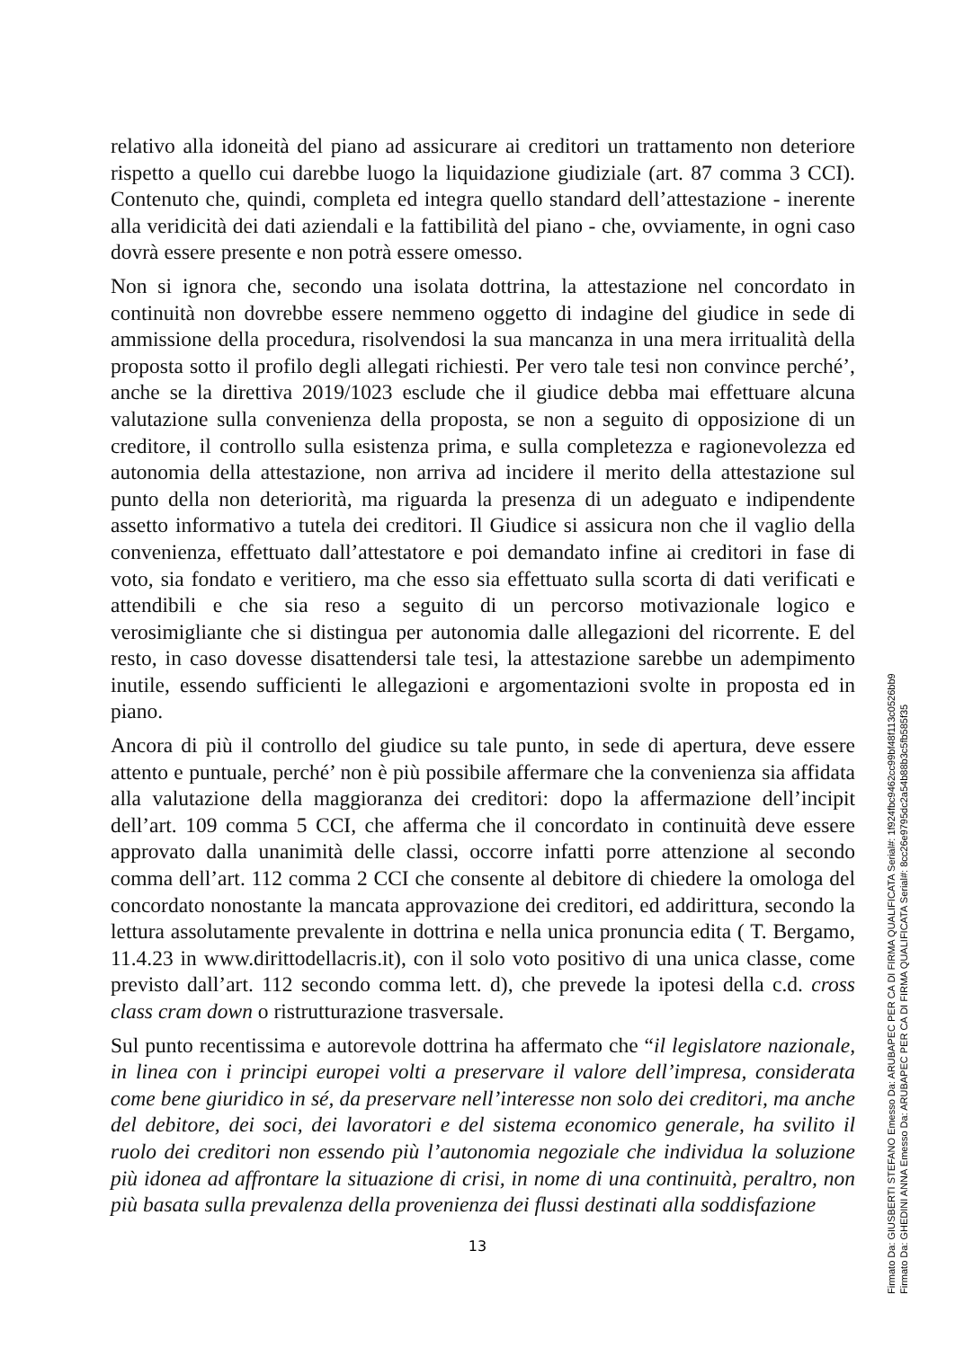relativo alla idoneità del piano ad assicurare ai creditori un trattamento non deteriore rispetto a quello cui darebbe luogo la liquidazione giudiziale (art. 87 comma 3 CCI). Contenuto che, quindi, completa ed integra quello standard dell’attestazione - inerente alla veridicità dei dati aziendali e la fattibilità del piano - che, ovviamente, in ogni caso dovrà essere presente e non potrà essere omesso.
Non si ignora che, secondo una isolata dottrina, la attestazione nel concordato in continuità non dovrebbe essere nemmeno oggetto di indagine del giudice in sede di ammissione della procedura, risolvendosi la sua mancanza in una mera irritualità della proposta sotto il profilo degli allegati richiesti. Per vero tale tesi non convince perché’, anche se la direttiva 2019/1023 esclude che il giudice debba mai effettuare alcuna valutazione sulla convenienza della proposta, se non a seguito di opposizione di un creditore, il controllo sulla esistenza prima, e sulla completezza e ragionevolezza ed autonomia della attestazione, non arriva ad incidere il merito della attestazione sul punto della non deteriorità, ma riguarda la presenza di un adeguato e indipendente assetto informativo a tutela dei creditori. Il Giudice si assicura non che il vaglio della convenienza, effettuato dall’attestatore e poi demandato infine ai creditori in fase di voto, sia fondato e veritiero, ma che esso sia effettuato sulla scorta di dati verificati e attendibili e che sia reso a seguito di un percorso motivazionale logico e verosimigliante che si distingua per autonomia dalle allegazioni del ricorrente. E del resto, in caso dovesse disattendersi tale tesi, la attestazione sarebbe un adempimento inutile, essendo sufficienti le allegazioni e argomentazioni svolte in proposta ed in piano.
Ancora di più il controllo del giudice su tale punto, in sede di apertura, deve essere attento e puntuale, perché’ non è più possibile affermare che la convenienza sia affidata alla valutazione della maggioranza dei creditori: dopo la affermazione dell’incipit dell’art. 109 comma 5 CCI, che afferma che il concordato in continuità deve essere approvato dalla unanimità delle classi, occorre infatti porre attenzione al secondo comma dell’art. 112 comma 2 CCI che consente al debitore di chiedere la omologa del concordato nonostante la mancata approvazione dei creditori, ed addirittura, secondo la lettura assolutamente prevalente in dottrina e nella unica pronuncia edita ( T. Bergamo, 11.4.23 in www.dirittodellacris.it), con il solo voto positivo di una unica classe, come previsto dall’art. 112 secondo comma lett. d), che prevede la ipotesi della c.d. cross class cram down o ristrutturazione trasversale.
Sul punto recentissima e autorevole dottrina ha affermato che “il legislatore nazionale, in linea con i principi europei volti a preservare il valore dell’impresa, considerata come bene giuridico in sé, da preservare nell’interesse non solo dei creditori, ma anche del debitore, dei soci, dei lavoratori e del sistema economico generale, ha svilito il ruolo dei creditori non essendo più l’autonomia negoziale che individua la soluzione più idonea ad affrontare la situazione di crisi, in nome di una continuità, peraltro, non più basata sulla prevalenza della provenienza dei flussi destinati alla soddisfazione
13
Firmato Da: GIUSBERTI STEFANO Emesso Da: ARUBAPEC PER CA DI FIRMA QUALIFICATA Serial#: 1f924fbc9462cc99bf48f113c0526bb9
Firmato Da: GHEDINI ANNA Emesso Da: ARUBAPEC PER CA DI FIRMA QUALIFICATA Serial#: 8cc26e9795dc2a54b88b3c5fb585f35